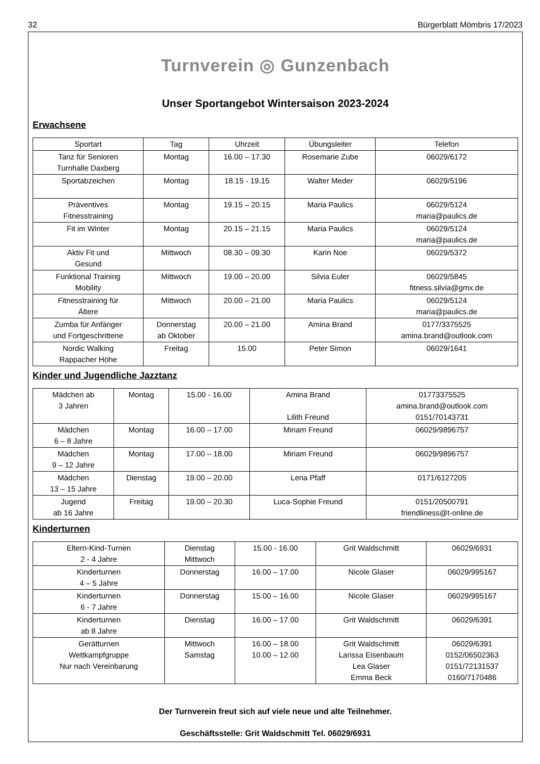32 Bürgerblatt Mömbris 17/2023
Turnverein ◎ Gunzenbach
Unser Sportangebot Wintersaison 2023-2024
Erwachsene
| Sportart | Tag | Uhrzeit | Übungsleiter | Telefon |
| --- | --- | --- | --- | --- |
| Tanz für Senioren Turnhalle Daxberg | Montag | 16.00 – 17.30 | Rosemarie Zube | 06029/6172 |
| Sportabzeichen | Montag | 18.15 - 19.15 | Walter Meder | 06029/5196 |
| Präventives Fitnesstraining | Montag | 19.15 – 20.15 | Maria Paulics | 06029/5124 maria@paulics.de |
| Fit im Winter | Montag | 20.15 – 21.15 | Maria Paulics | 06029/5124 maria@paulics.de |
| Aktiv Fit und Gesund | Mittwoch | 08.30 – 09.30 | Karin Noe | 06029/5372 |
| Funktional Training Mobility | Mittwoch | 19.00 – 20.00 | Silvia Euler | 06029/5845 fitness.silvia@gmx.de |
| Fitnesstraining für Ältere | Mittwoch | 20.00 – 21.00 | Maria Paulics | 06029/5124 maria@paulics.de |
| Zumba für Anfänger und Fortgeschrittene | Donnerstag ab Oktober | 20.00 – 21.00 | Amina Brand | 0177/3375525 amina.brand@outlook.com |
| Nordic Walking Rappacher Höhe | Freitag | 15.00 | Peter Simon | 06029/1641 |
Kinder und Jugendliche Jazztanz
| Mädchen ab 3 Jahren | Montag | 15.00 - 16.00 | Amina Brand Lilith Freund | 01773375525 amina.brand@outlook.com 0151/70143731 |
| Mädchen 6 – 8 Jahre | Montag | 16.00 – 17.00 | Miriam Freund | 06029/9896757 |
| Mädchen 9 – 12 Jahre | Montag | 17.00 – 18.00 | Miriam Freund | 06029/9896757 |
| Mädchen 13 – 15 Jahre | Dienstag | 19.00 – 20.00 | Lena Pfaff | 0171/6127205 |
| Jugend ab 16 Jahre | Freitag | 19.00 – 20.30 | Luca-Sophie Freund | 0151/20500791 friendliness@t-online.de |
Kinderturnen
| Eltern-Kind-Turnen 2 - 4 Jahre | Dienstag Mittwoch | 15.00 - 16.00 | Grit Waldschmitt | 06029/6931 |
| Kinderturnen 4 – 5 Jahre | Donnerstag | 16.00 – 17.00 | Nicole Glaser | 06029/995167 |
| Kinderturnen 6 - 7 Jahre | Donnerstag | 15.00 – 16.00 | Nicole Glaser | 06029/995167 |
| Kinderturnen ab 8 Jahre | Dienstag | 16.00 – 17.00 | Grit Waldschmitt | 06029/6391 |
| Gerätturnen Wettkampfgruppe Nur nach Vereinbarung | Mittwoch Samstag | 16.00 – 18.00 10.00 – 12.00 | Grit Waldschmitt Larissa Eisenbaum Lea Glaser Emma Beck | 06029/6391 0152/06502363 0151/72131537 0160/7170486 |
Der Turnverein freut sich auf viele neue und alte Teilnehmer.
Geschäftsstelle: Grit Waldschmitt Tel. 06029/6931